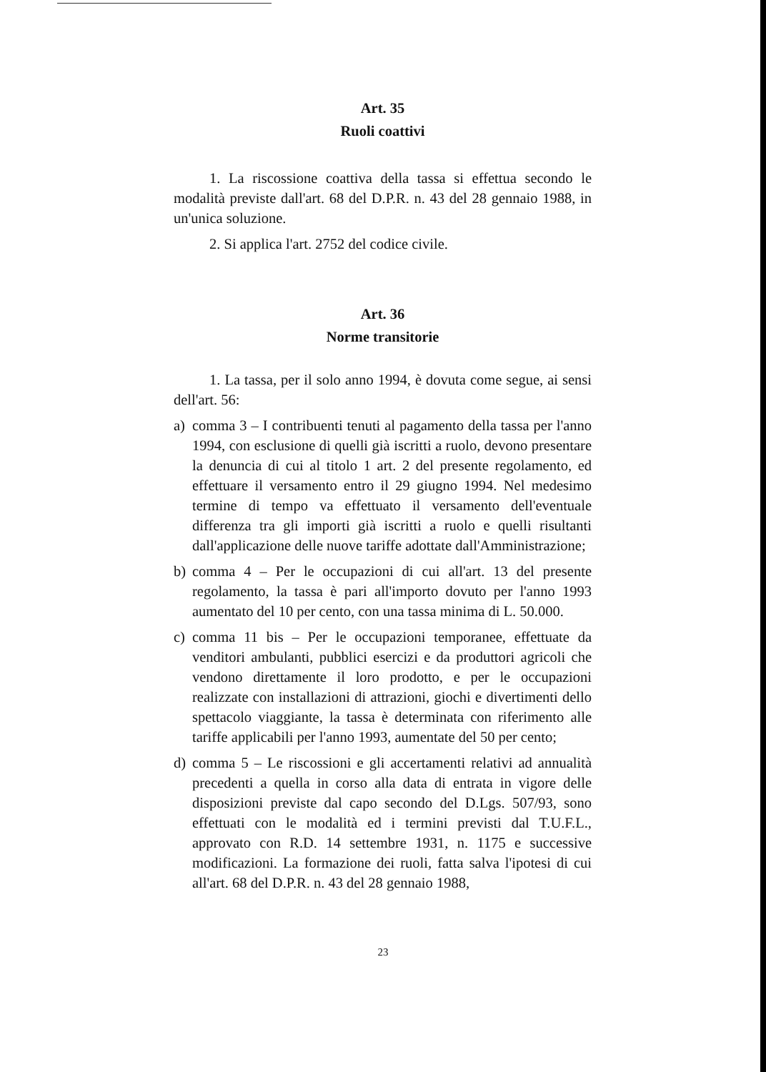Art. 35
Ruoli coattivi
1. La riscossione coattiva della tassa si effettua secondo le modalità previste dall'art. 68 del D.P.R. n. 43 del 28 gennaio 1988, in un'unica soluzione.
2. Si applica l'art. 2752 del codice civile.
Art. 36
Norme transitorie
1. La tassa, per il solo anno 1994, è dovuta come segue, ai sensi dell'art. 56:
a) comma 3 – I contribuenti tenuti al pagamento della tassa per l'anno 1994, con esclusione di quelli già iscritti a ruolo, devono presentare la denuncia di cui al titolo 1 art. 2 del presente regolamento, ed effettuare il versamento entro il 29 giugno 1994. Nel medesimo termine di tempo va effettuato il versamento dell'eventuale differenza tra gli importi già iscritti a ruolo e quelli risultanti dall'applicazione delle nuove tariffe adottate dall'Amministrazione;
b) comma 4 – Per le occupazioni di cui all'art. 13 del presente regolamento, la tassa è pari all'importo dovuto per l'anno 1993 aumentato del 10 per cento, con una tassa minima di L. 50.000.
c) comma 11 bis – Per le occupazioni temporanee, effettuate da venditori ambulanti, pubblici esercizi e da produttori agricoli che vendono direttamente il loro prodotto, e per le occupazioni realizzate con installazioni di attrazioni, giochi e divertimenti dello spettacolo viaggiante, la tassa è determinata con riferimento alle tariffe applicabili per l'anno 1993, aumentate del 50 per cento;
d) comma 5 – Le riscossioni e gli accertamenti relativi ad annualità precedenti a quella in corso alla data di entrata in vigore delle disposizioni previste dal capo secondo del D.Lgs. 507/93, sono effettuati con le modalità ed i termini previsti dal T.U.F.L., approvato con R.D. 14 settembre 1931, n. 1175 e successive modificazioni. La formazione dei ruoli, fatta salva l'ipotesi di cui all'art. 68 del D.P.R. n. 43 del 28 gennaio 1988,
23